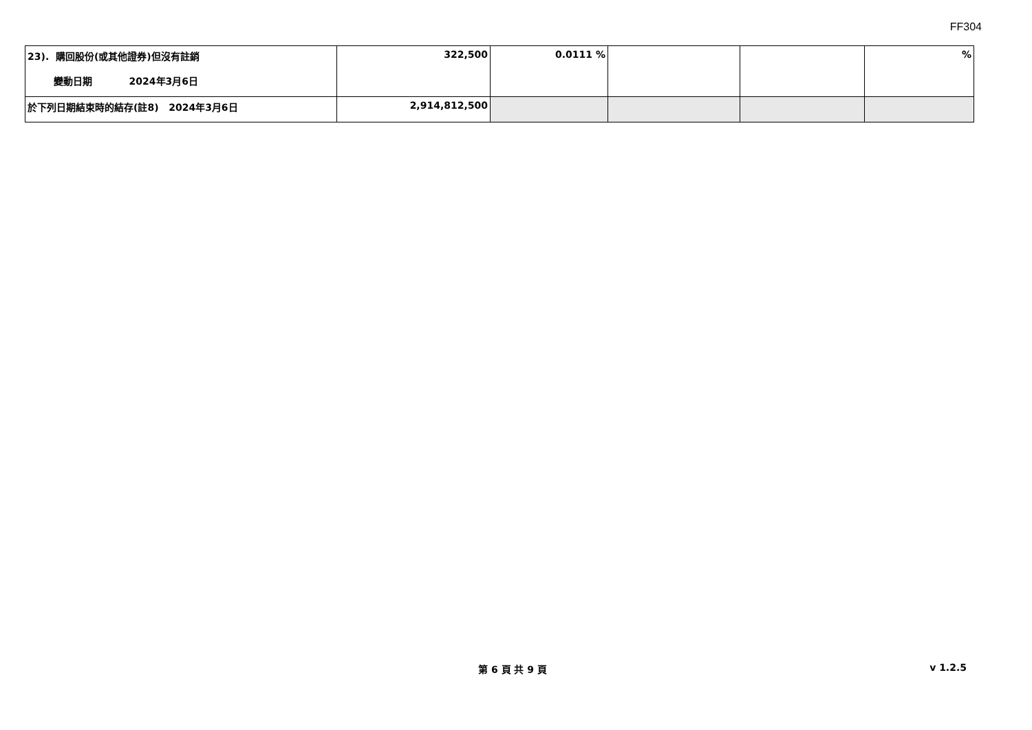FF304
| 23). 購回股份(或其他證券)但沒有註銷 變動日期 2024年3月6日 | 322,500 | 0.0111 % | | | % |
| 於下列日期結束時的結存(註8) 2024年3月6日 | 2,914,812,500 | | | | |
第 6 頁 共 9 頁 v 1.2.5